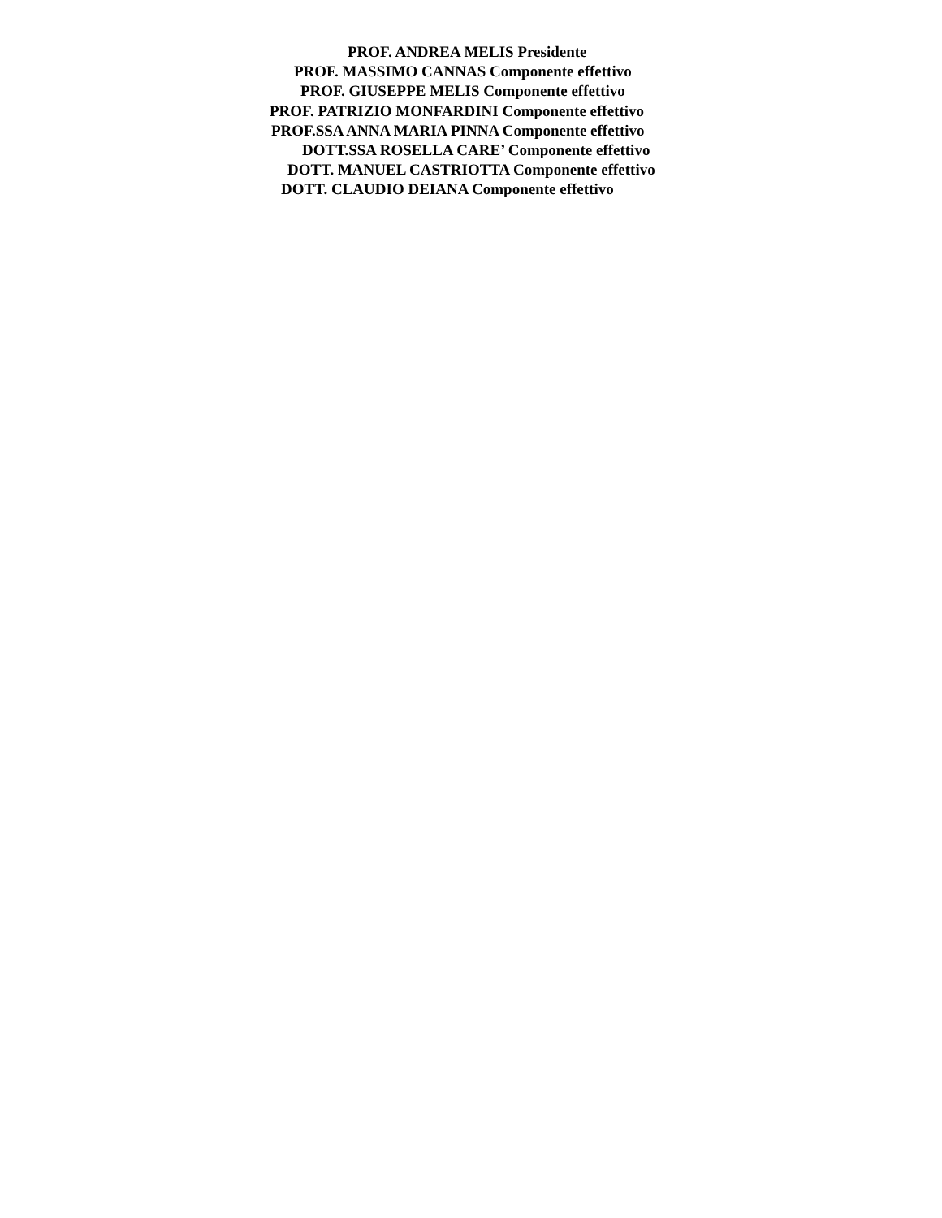PROF. ANDREA MELIS Presidente
PROF. MASSIMO CANNAS Componente effettivo
PROF. GIUSEPPE MELIS Componente effettivo
PROF. PATRIZIO MONFARDINI Componente effettivo
PROF.SSA ANNA MARIA PINNA Componente effettivo
DOTT.SSA ROSELLA CARE’ Componente effettivo
DOTT. MANUEL CASTRIOTTA Componente effettivo
DOTT. CLAUDIO DEIANA Componente effettivo